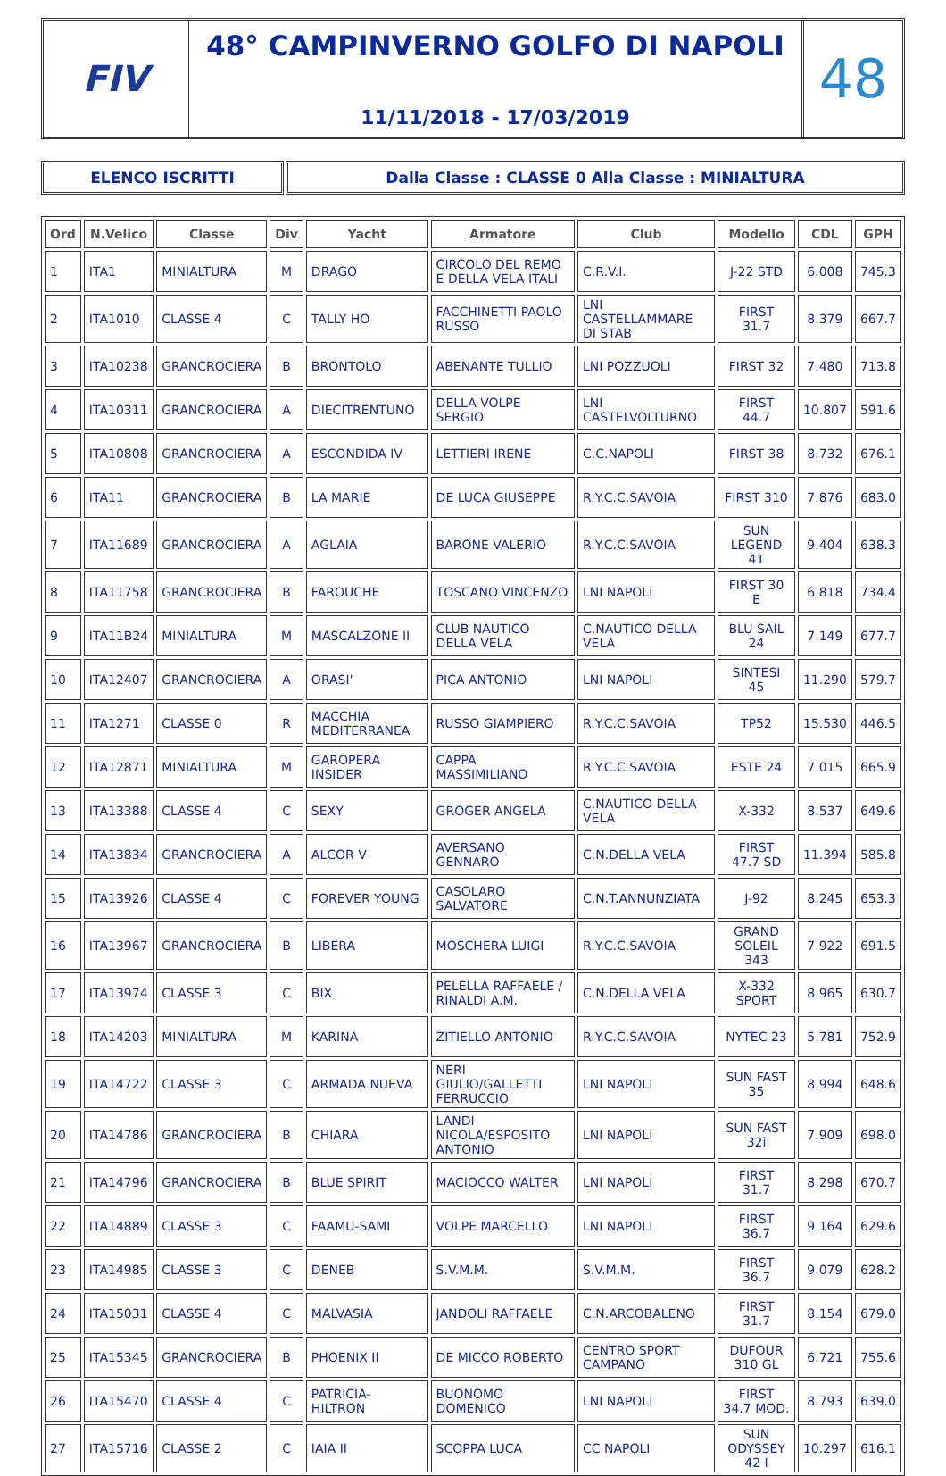FIV
48° CAMPINVERNO GOLFO DI NAPOLI
11/11/2018 - 17/03/2019
48
ELENCO ISCRITTI Dalla Classe : CLASSE 0 Alla Classe : MINIALTURA
| Ord | N.Velico | Classe | Div | Yacht | Armatore | Club | Modello | CDL | GPH |
| --- | --- | --- | --- | --- | --- | --- | --- | --- | --- |
| 1 | ITA1 | MINIALTURA | M | DRAGO | CIRCOLO DEL REMO E DELLA VELA ITALI | C.R.V.I. | J-22 STD | 6.008 | 745.3 |
| 2 | ITA1010 | CLASSE 4 | C | TALLY HO | FACCHINETTI PAOLO RUSSO | LNI CASTELLAMMARE DI STAB | FIRST 31.7 | 8.379 | 667.7 |
| 3 | ITA10238 | GRANCROCIERA | B | BRONTOLO | ABENANTE TULLIO | LNI POZZUOLI | FIRST 32 | 7.480 | 713.8 |
| 4 | ITA10311 | GRANCROCIERA | A | DIECITRENTUNO | DELLA VOLPE SERGIO | LNI CASTELVOLTURNO | FIRST 44.7 | 10.807 | 591.6 |
| 5 | ITA10808 | GRANCROCIERA | A | ESCONDIDA IV | LETTIERI IRENE | C.C.NAPOLI | FIRST 38 | 8.732 | 676.1 |
| 6 | ITA11 | GRANCROCIERA | B | LA MARIE | DE LUCA GIUSEPPE | R.Y.C.C.SAVOIA | FIRST 310 | 7.876 | 683.0 |
| 7 | ITA11689 | GRANCROCIERA | A | AGLAIA | BARONE VALERIO | R.Y.C.C.SAVOIA | SUN LEGEND 41 | 9.404 | 638.3 |
| 8 | ITA11758 | GRANCROCIERA | B | FAROUCHE | TOSCANO VINCENZO | LNI NAPOLI | FIRST 30 E | 6.818 | 734.4 |
| 9 | ITA11B24 | MINIALTURA | M | MASCALZONE II | CLUB NAUTICO DELLA VELA | C.NAUTICO DELLA VELA | BLU SAIL 24 | 7.149 | 677.7 |
| 10 | ITA12407 | GRANCROCIERA | A | ORASI' | PICA ANTONIO | LNI NAPOLI | SINTESI 45 | 11.290 | 579.7 |
| 11 | ITA1271 | CLASSE 0 | R | MACCHIA MEDITERRANEA | RUSSO GIAMPIERO | R.Y.C.C.SAVOIA | TP52 | 15.530 | 446.5 |
| 12 | ITA12871 | MINIALTURA | M | GAROPERA INSIDER | CAPPA MASSIMILIANO | R.Y.C.C.SAVOIA | ESTE 24 | 7.015 | 665.9 |
| 13 | ITA13388 | CLASSE 4 | C | SEXY | GROGER ANGELA | C.NAUTICO DELLA VELA | X-332 | 8.537 | 649.6 |
| 14 | ITA13834 | GRANCROCIERA | A | ALCOR V | AVERSANO GENNARO | C.N.DELLA VELA | FIRST 47.7 SD | 11.394 | 585.8 |
| 15 | ITA13926 | CLASSE 4 | C | FOREVER YOUNG | CASOLARO SALVATORE | C.N.T.ANNUNZIATA | J-92 | 8.245 | 653.3 |
| 16 | ITA13967 | GRANCROCIERA | B | LIBERA | MOSCHERA LUIGI | R.Y.C.C.SAVOIA | GRAND SOLEIL 343 | 7.922 | 691.5 |
| 17 | ITA13974 | CLASSE 3 | C | BIX | PELELLA RAFFAELE / RINALDI A.M. | C.N.DELLA VELA | X-332 SPORT | 8.965 | 630.7 |
| 18 | ITA14203 | MINIALTURA | M | KARINA | ZITIELLO ANTONIO | R.Y.C.C.SAVOIA | NYTEC 23 | 5.781 | 752.9 |
| 19 | ITA14722 | CLASSE 3 | C | ARMADA NUEVA | NERI GIULIO/GALLETTI FERRUCCIO | LNI NAPOLI | SUN FAST 35 | 8.994 | 648.6 |
| 20 | ITA14786 | GRANCROCIERA | B | CHIARA | LANDI NICOLA/ESPOSITO ANTONIO | LNI NAPOLI | SUN FAST 32i | 7.909 | 698.0 |
| 21 | ITA14796 | GRANCROCIERA | B | BLUE SPIRIT | MACIOCCO WALTER | LNI NAPOLI | FIRST 31.7 | 8.298 | 670.7 |
| 22 | ITA14889 | CLASSE 3 | C | FAAMU-SAMI | VOLPE MARCELLO | LNI NAPOLI | FIRST 36.7 | 9.164 | 629.6 |
| 23 | ITA14985 | CLASSE 3 | C | DENEB | S.V.M.M. | S.V.M.M. | FIRST 36.7 | 9.079 | 628.2 |
| 24 | ITA15031 | CLASSE 4 | C | MALVASIA | JANDOLI RAFFAELE | C.N.ARCOBALENO | FIRST 31.7 | 8.154 | 679.0 |
| 25 | ITA15345 | GRANCROCIERA | B | PHOENIX II | DE MICCO ROBERTO | CENTRO SPORT CAMPANO | DUFOUR 310 GL | 6.721 | 755.6 |
| 26 | ITA15470 | CLASSE 4 | C | PATRICIA-HILTRON | BUONOMO DOMENICO | LNI NAPOLI | FIRST 34.7 MOD. | 8.793 | 639.0 |
| 27 | ITA15716 | CLASSE 2 | C | IAIA II | SCOPPA LUCA | CC NAPOLI | SUN ODYSSEY 42 I | 10.297 | 616.1 |